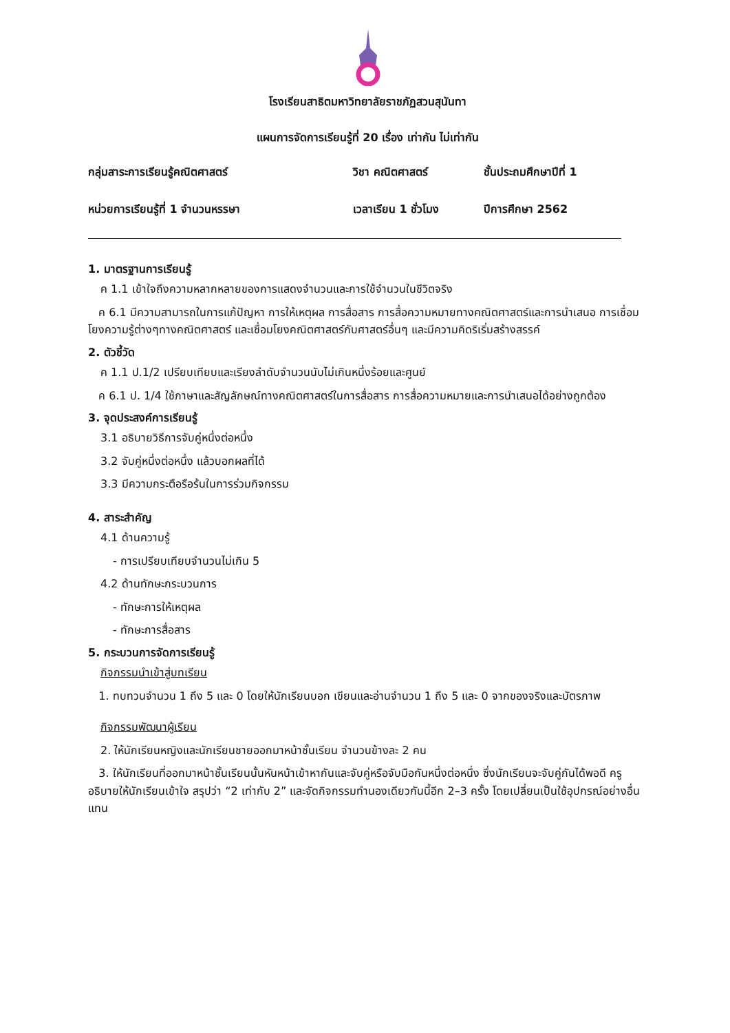โรงเรียนสาธิตมหาวิทยาลัยราชภัฏสวนสุนันทา
แผนการจัดการเรียนรู้ที่ 20 เรื่อง เท่ากัน ไม่เท่ากัน
กลุ่มสาระการเรียนรู้คณิตศาสตร์ วิชา คณิตศาสตร์ ชั้นประถมศึกษาปีที่ 1
หน่วยการเรียนรู้ที่ 1 จำนวนหรรษา เวลาเรียน 1 ชั่วโมง ปีการศึกษา 2562
1. มาตรฐานการเรียนรู้
ค 1.1 เข้าใจถึงความหลากหลายของการแสดงจำนวนและการใช้จำนวนในชีวิตจริง
ค 6.1 มีความสามารถในการแก้ปัญหา การให้เหตุผล การสื่อสาร การสื่อความหมายทางคณิตศาสตร์และการนำเสนอ การเชื่อมโยงความรู้ต่างๆทางคณิตศาสตร์ และเชื่อมโยงคณิตศาสตร์กับศาสตร์อื่นๆ และมีความคิดริเริ่มสร้างสรรค์
2. ตัวชี้วัด
ค 1.1 ป.1/2 เปรียบเทียบและเรียงลำดับจำนวนนับไม่เกินหนึ่งร้อยและศูนย์
ค 6.1 ป. 1/4 ใช้ภาษาและสัญลักษณ์ทางคณิตศาสตร์ในการสื่อสาร การสื่อความหมายและการนำเสนอได้อย่างถูกต้อง
3. จุดประสงค์การเรียนรู้
3.1 อธิบายวิธีการจับคู่หนึ่งต่อหนึ่ง
3.2 จับคู่หนึ่งต่อหนึ่ง แล้วบอกผลที่ได้
3.3 มีความกระตือรือร้นในการร่วมกิจกรรม
4. สาระสำคัญ
4.1 ด้านความรู้
- การเปรียบเทียบจำนวนไม่เกิน 5
4.2 ด้านทักษะกระบวนการ
- ทักษะการให้เหตุผล
- ทักษะการสื่อสาร
5. กระบวนการจัดการเรียนรู้
กิจกรรมนำเข้าสู่บทเรียน
1. ทบทวนจำนวน 1 ถึง 5 และ 0 โดยให้นักเรียนบอก เขียนและอ่านจำนวน 1 ถึง 5 และ 0 จากของจริงและบัตรภาพ
กิจกรรมพัฒนาผู้เรียน
2. ให้นักเรียนหญิงและนักเรียนชายออกมาหน้าชั้นเรียน จำนวนข้างละ 2 คน
3. ให้นักเรียนที่ออกมาหน้าชั้นเรียนนั้นหันหน้าเข้าหากันและจับคู่หรือจับมือกันหนึ่งต่อหนึ่ง ซึ่งนักเรียนจะจับคู่กันได้พอดี ครูอธิบายให้นักเรียนเข้าใจ สรุปว่า “2 เท่ากับ 2” และจัดกิจกรรมทำนองเดียวกันนี้อีก 2–3 ครั้ง โดยเปลี่ยนเป็นใช้อุปกรณ์อย่างอื่นแทน